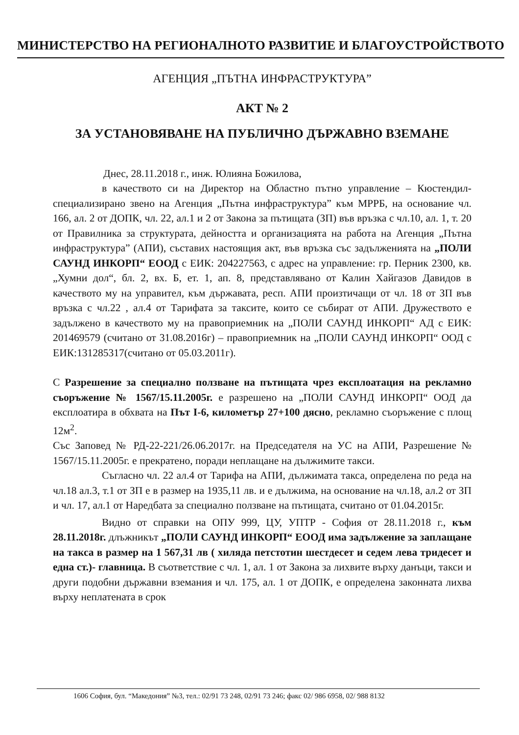МИНИСТЕРСТВО НА РЕГИОНАЛНОТО РАЗВИТИЕ И БЛАГОУСТРОЙСТВОТО
АГЕНЦИЯ „ПЪТНА ИНФРАСТРУКТУРА”
АКТ № 2
ЗА УСТАНОВЯВАНЕ НА ПУБЛИЧНО ДЪРЖАВНО ВЗЕМАНЕ
Днес, 28.11.2018 г., инж. Юлияна Божилова,
в качеството си на Директор на Областно пътно управление – Кюстендил- специализирано звено на Агенция „Пътна инфраструктура” към МРРБ, на основание чл. 166, ал. 2 от ДОПК, чл. 22, ал.1 и 2 от Закона за пътищата (ЗП) във връзка с чл.10, ал. 1, т. 20 от Правилника за структурата, дейността и организацията на работа на Агенция „Пътна инфраструктура” (АПИ), съставих настоящия акт, във връзка със задълженията на „ПОЛИ САУНД ИНКОРП“ ЕООД с ЕИК: 204227563, с адрес на управление: гр. Перник 2300, кв. „Хумни дол“, бл. 2, вх. Б, ет. 1, ап. 8, представлявано от Калин Хайгазов Давидов в качеството му на управител, към държавата, респ. АПИ произтичащи от чл. 18 от ЗП във връзка с чл.22 , ал.4 от Тарифата за таксите, които се събират от АПИ. Дружеството е задължено в качеството му на правоприемник на „ПОЛИ САУНД ИНКОРП“ АД с ЕИК: 201469579 (считано от 31.08.2016г) – правоприемник на „ПОЛИ САУНД ИНКОРП“ ООД с ЕИК:131285317(считано от 05.03.2011г).
С Разрешение за специално ползване на пътищата чрез експлоатация на рекламно съоръжение № 1567/15.11.2005г. е разрешено на „ПОЛИ САУНД ИНКОРП“ ООД да експлоатира в обхвата на Път I-6, километър 27+100 дясно, рекламно съоръжение с площ 12м<sup>2</sup>.
Със Заповед № РД-22-221/26.06.2017г. на Председателя на УС на АПИ, Разрешение № 1567/15.11.2005г. е прекратено, поради неплащане на дължимите такси.
Съгласно чл. 22 ал.4 от Тарифа на АПИ, дължимата такса, определена по реда на чл.18 ал.3, т.1 от ЗП е в размер на 1935,11 лв. и е дължима, на основание на чл.18, ал.2 от ЗП и чл. 17, ал.1 от Наредбата за специално ползване на пътищата, считано от 01.04.2015г.
Видно от справки на ОПУ 999, ЦУ, УПТР - София от 28.11.2018 г., към 28.11.2018г. длъжникът „ПОЛИ САУНД ИНКОРП“ ЕООД има задължение за заплащане на такса в размер на 1 567,31 лв ( хиляда петстотин шестдесет и седем лева тридесет и една ст.)- главница. В съответствие с чл. 1, ал. 1 от Закона за лихвите върху данъци, такси и други подобни държавни вземания и чл. 175, ал. 1 от ДОПК, е определена законната лихва върху неплатената в срок
1606 София, бул. “Македония” №3, тел.: 02/91 73 248, 02/91 73 246; факс 02/ 986 6958, 02/ 988 8132